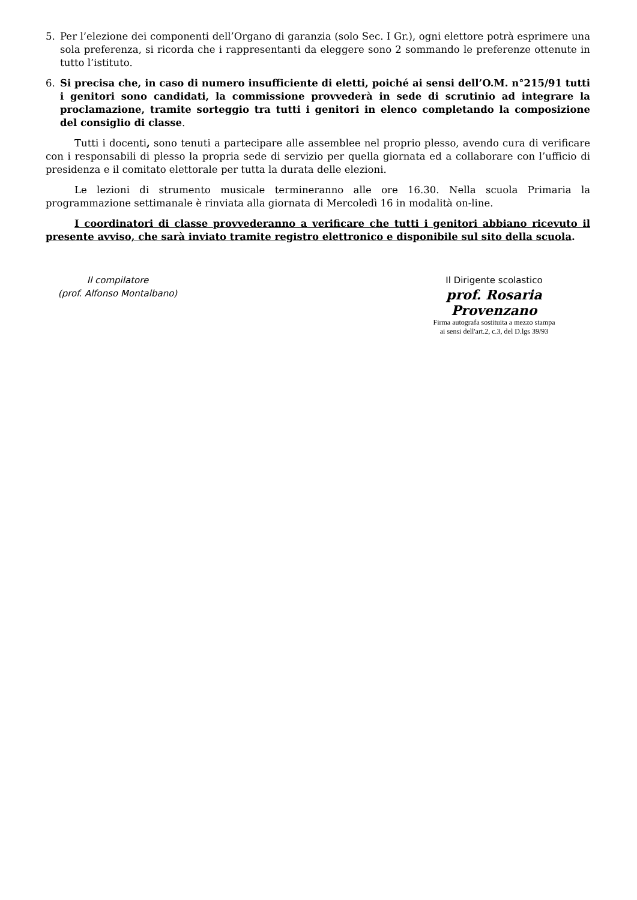5. Per l’elezione dei componenti dell’Organo di garanzia (solo Sec. I Gr.), ogni elettore potrà esprimere una sola preferenza, si ricorda che i rappresentanti da eleggere sono 2 sommando le preferenze ottenute in tutto l’istituto.
6. Si precisa che, in caso di numero insufficiente di eletti, poiché ai sensi dell’O.M. n°215/91 tutti i genitori sono candidati, la commissione provvederà in sede di scrutinio ad integrare la proclamazione, tramite sorteggio tra tutti i genitori in elenco completando la composizione del consiglio di classe.
Tutti i docenti, sono tenuti a partecipare alle assemblee nel proprio plesso, avendo cura di verificare con i responsabili di plesso la propria sede di servizio per quella giornata ed a collaborare con l’ufficio di presidenza e il comitato elettorale per tutta la durata delle elezioni.
Le lezioni di strumento musicale termineranno alle ore 16.30. Nella scuola Primaria la programmazione settimanale è rinviata alla giornata di Mercoledì 16 in modalità on-line.
I coordinatori di classe provvederanno a verificare che tutti i genitori abbiano ricevuto il presente avviso, che sarà inviato tramite registro elettronico e disponibile sul sito della scuola.
Il compilatore
(prof. Alfonso Montalbano)
Il Dirigente scolastico
prof. Rosaria Provenzano
Firma autografa sostituita a mezzo stampa
ai sensi dell'art.2, c.3, del D.lgs 39/93